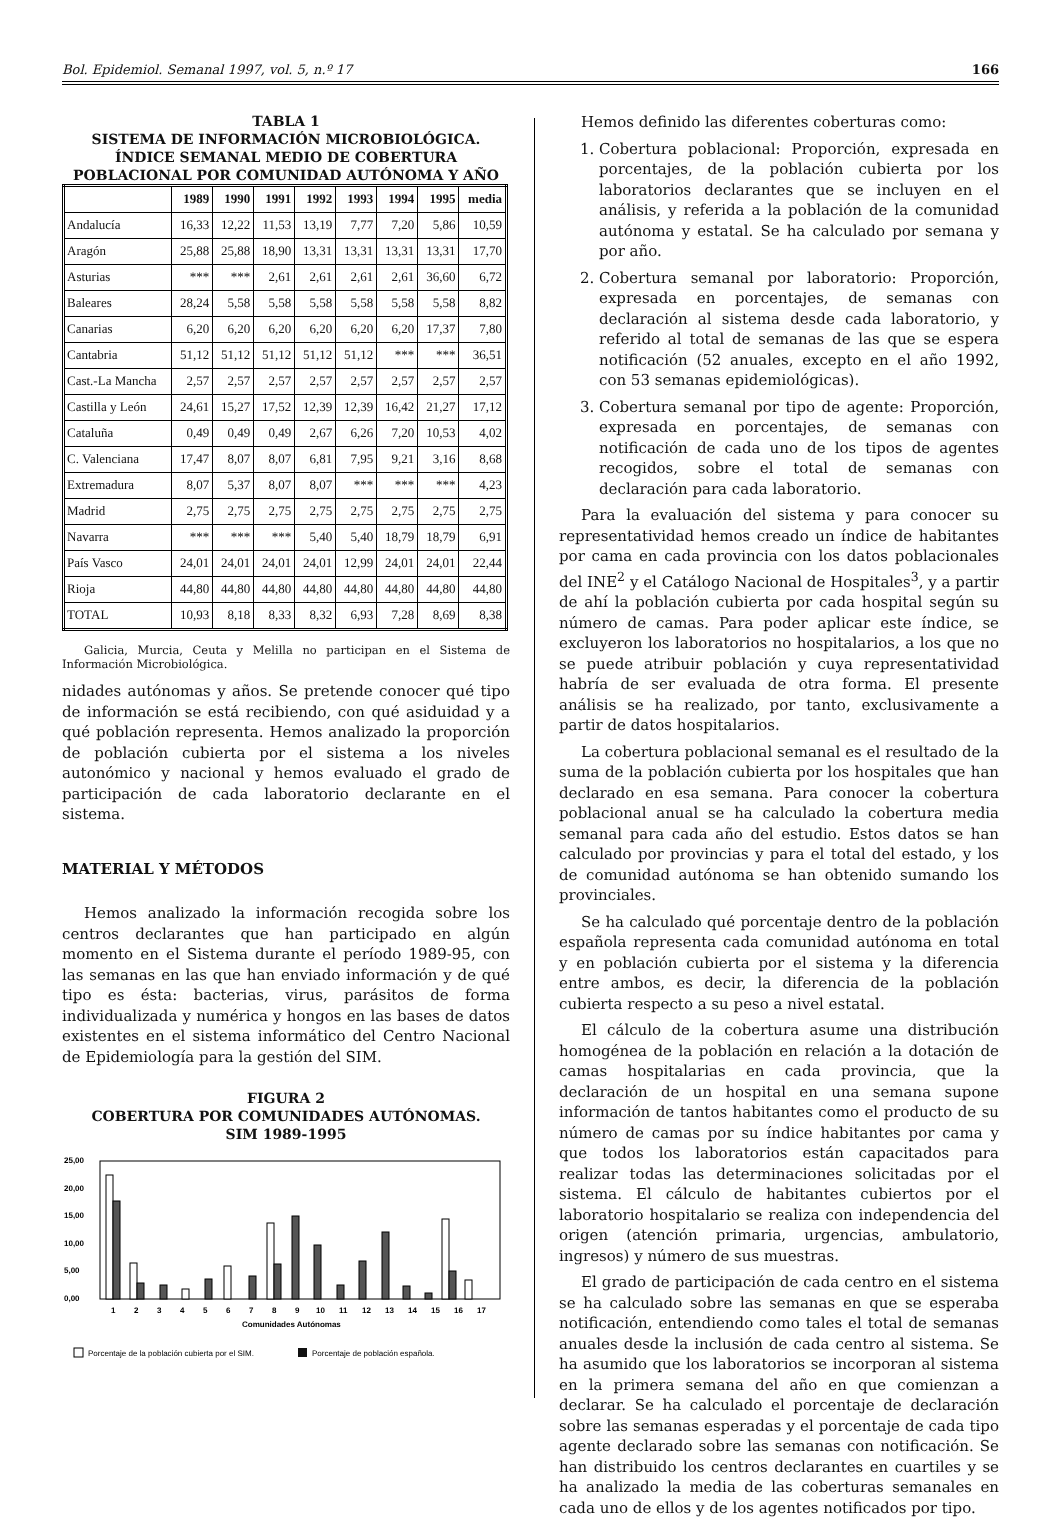Bol. Epidemiol. Semanal 1997, vol. 5, n.º 17 166
TABLA 1
SISTEMA DE INFORMACIÓN MICROBIOLÓGICA.
ÍNDICE SEMANAL MEDIO DE COBERTURA
POBLACIONAL POR COMUNIDAD AUTÓNOMA Y AÑO
| | 1989 | 1990 | 1991 | 1992 | 1993 | 1994 | 1995 | media |
| --- | --- | --- | --- | --- | --- | --- | --- | --- |
| Andalucía | 16,33 | 12,22 | 11,53 | 13,19 | 7,77 | 7,20 | 5,86 | 10,59 |
| Aragón | 25,88 | 25,88 | 18,90 | 13,31 | 13,31 | 13,31 | 13,31 | 17,70 |
| Asturias | *** | *** | 2,61 | 2,61 | 2,61 | 2,61 | 36,60 | 6,72 |
| Baleares | 28,24 | 5,58 | 5,58 | 5,58 | 5,58 | 5,58 | 5,58 | 8,82 |
| Canarias | 6,20 | 6,20 | 6,20 | 6,20 | 6,20 | 6,20 | 17,37 | 7,80 |
| Cantabria | 51,12 | 51,12 | 51,12 | 51,12 | 51,12 | *** | *** | 36,51 |
| Cast.-La Mancha | 2,57 | 2,57 | 2,57 | 2,57 | 2,57 | 2,57 | 2,57 | 2,57 |
| Castilla y León | 24,61 | 15,27 | 17,52 | 12,39 | 12,39 | 16,42 | 21,27 | 17,12 |
| Cataluña | 0,49 | 0,49 | 0,49 | 2,67 | 6,26 | 7,20 | 10,53 | 4,02 |
| C. Valenciana | 17,47 | 8,07 | 8,07 | 6,81 | 7,95 | 9,21 | 3,16 | 8,68 |
| Extremadura | 8,07 | 5,37 | 8,07 | 8,07 | *** | *** | *** | 4,23 |
| Madrid | 2,75 | 2,75 | 2,75 | 2,75 | 2,75 | 2,75 | 2,75 | 2,75 |
| Navarra | *** | *** | *** | 5,40 | 5,40 | 18,79 | 18,79 | 6,91 |
| País Vasco | 24,01 | 24,01 | 24,01 | 24,01 | 12,99 | 24,01 | 24,01 | 22,44 |
| Rioja | 44,80 | 44,80 | 44,80 | 44,80 | 44,80 | 44,80 | 44,80 | 44,80 |
| TOTAL | 10,93 | 8,18 | 8,33 | 8,32 | 6,93 | 7,28 | 8,69 | 8,38 |
Galicia, Murcia, Ceuta y Melilla no participan en el Sistema de Información Microbiológica.
nidades autónomas y años. Se pretende conocer qué tipo de información se está recibiendo, con qué asiduidad y a qué población representa. Hemos analizado la proporción de población cubierta por el sistema a los niveles autonómico y nacional y hemos evaluado el grado de participación de cada laboratorio declarante en el sistema.
MATERIAL Y MÉTODOS
Hemos analizado la información recogida sobre los centros declarantes que han participado en algún momento en el Sistema durante el período 1989-95, con las semanas en las que han enviado información y de qué tipo es ésta: bacterias, virus, parásitos de forma individualizada y numérica y hongos en las bases de datos existentes en el sistema informático del Centro Nacional de Epidemiología para la gestión del SIM.
FIGURA 2
COBERTURA POR COMUNIDADES AUTÓNOMAS.
SIM 1989-1995
25,00
20,00
15,00
10,00
5,00
0,00
1
2
3
4
5
6
7
8
9
10
11
12
13
14
15
16
17
Comunidades Autónomas
Porcentaje de la población cubierta por el SIM.
Porcentaje de población española.
Hemos definido las diferentes coberturas como:
1. Cobertura poblacional: Proporción, expresada en porcentajes, de la población cubierta por los laboratorios declarantes que se incluyen en el análisis, y referida a la población de la comunidad autónoma y estatal. Se ha calculado por semana y por año.
2. Cobertura semanal por laboratorio: Proporción, expresada en porcentajes, de semanas con declaración al sistema desde cada laboratorio, y referido al total de semanas de las que se espera notificación (52 anuales, excepto en el año 1992, con 53 semanas epidemiológicas).
3. Cobertura semanal por tipo de agente: Proporción, expresada en porcentajes, de semanas con notificación de cada uno de los tipos de agentes recogidos, sobre el total de semanas con declaración para cada laboratorio.
Para la evaluación del sistema y para conocer su representatividad hemos creado un índice de habitantes por cama en cada provincia con los datos poblacionales del INE<sup>2</sup> y el Catálogo Nacional de Hospitales<sup>3</sup>, y a partir de ahí la población cubierta por cada hospital según su número de camas. Para poder aplicar este índice, se excluyeron los laboratorios no hospitalarios, a los que no se puede atribuir población y cuya representatividad habría de ser evaluada de otra forma. El presente análisis se ha realizado, por tanto, exclusivamente a partir de datos hospitalarios.
La cobertura poblacional semanal es el resultado de la suma de la población cubierta por los hospitales que han declarado en esa semana. Para conocer la cobertura poblacional anual se ha calculado la cobertura media semanal para cada año del estudio. Estos datos se han calculado por provincias y para el total del estado, y los de comunidad autónoma se han obtenido sumando los provinciales.
Se ha calculado qué porcentaje dentro de la población española representa cada comunidad autónoma en total y en población cubierta por el sistema y la diferencia entre ambos, es decir, la diferencia de la población cubierta respecto a su peso a nivel estatal.
El cálculo de la cobertura asume una distribución homogénea de la población en relación a la dotación de camas hospitalarias en cada provincia, que la declaración de un hospital en una semana supone información de tantos habitantes como el producto de su número de camas por su índice habitantes por cama y que todos los laboratorios están capacitados para realizar todas las determinaciones solicitadas por el sistema. El cálculo de habitantes cubiertos por el laboratorio hospitalario se realiza con independencia del origen (atención primaria, urgencias, ambulatorio, ingresos) y número de sus muestras.
El grado de participación de cada centro en el sistema se ha calculado sobre las semanas en que se esperaba notificación, entendiendo como tales el total de semanas anuales desde la inclusión de cada centro al sistema. Se ha asumido que los laboratorios se incorporan al sistema en la primera semana del año en que comienzan a declarar. Se ha calculado el porcentaje de declaración sobre las semanas esperadas y el porcentaje de cada tipo agente declarado sobre las semanas con notificación. Se han distribuido los centros declarantes en cuartiles y se ha analizado la media de las coberturas semanales en cada uno de ellos y de los agentes notificados por tipo.